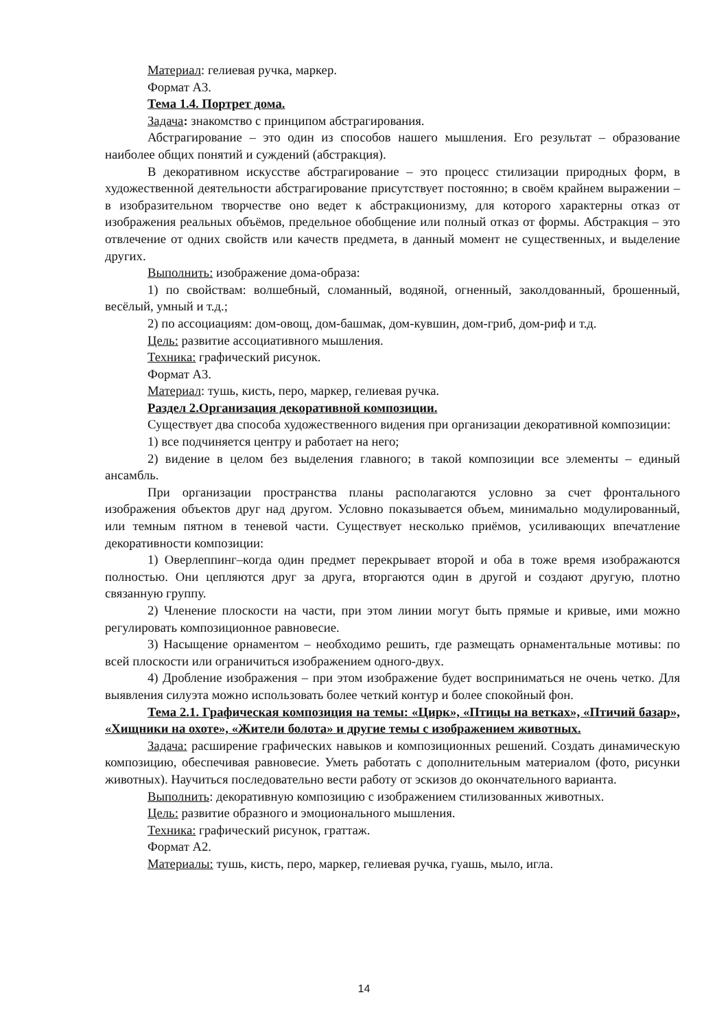Материал: гелиевая ручка, маркер.
Формат А3.
Тема 1.4. Портрет дома.
Задача: знакомство с принципом абстрагирования.
Абстрагирование – это один из способов нашего мышления. Его результат – образование наиболее общих понятий и суждений (абстракция).
В декоративном искусстве абстрагирование – это процесс стилизации природных форм, в художественной деятельности абстрагирование присутствует постоянно; в своём крайнем выражении – в изобразительном творчестве оно ведет к абстракционизму, для которого характерны отказ от изображения реальных объёмов, предельное обобщение или полный отказ от формы. Абстракция – это отвлечение от одних свойств или качеств предмета, в данный момент не существенных, и выделение других.
Выполнить: изображение дома-образа:
1) по свойствам: волшебный, сломанный, водяной, огненный, заколдованный, брошенный, весёлый, умный и т.д.;
2) по ассоциациям: дом-овощ, дом-башмак, дом-кувшин, дом-гриб, дом-риф и т.д.
Цель: развитие ассоциативного мышления.
Техника: графический рисунок.
Формат А3.
Материал: тушь, кисть, перо, маркер, гелиевая ручка.
Раздел 2.Организация декоративной композиции.
Существует два способа художественного видения при организации декоративной композиции:
1) все подчиняется центру и работает на него;
2) видение в целом без выделения главного; в такой композиции все элементы – единый ансамбль.
При организации пространства планы располагаются условно за счет фронтального изображения объектов друг над другом. Условно показывается объем, минимально модулированный, или темным пятном в теневой части. Существует несколько приёмов, усиливающих впечатление декоративности композиции:
1) Оверлеппинг–когда один предмет перекрывает второй и оба в тоже время изображаются полностью. Они цепляются друг за друга, вторгаются один в другой и создают другую, плотно связанную группу.
2) Членение плоскости на части, при этом линии могут быть прямые и кривые, ими можно регулировать композиционное равновесие.
3) Насыщение орнаментом – необходимо решить, где размещать орнаментальные мотивы: по всей плоскости или ограничиться изображением одного-двух.
4) Дробление изображения – при этом изображение будет восприниматься не очень четко. Для выявления силуэта можно использовать более четкий контур и более спокойный фон.
Тема 2.1. Графическая композиция на темы: «Цирк», «Птицы на ветках», «Птичий базар», «Хищники на охоте», «Жители болота» и другие темы с изображением животных.
Задача: расширение графических навыков и композиционных решений. Создать динамическую композицию, обеспечивая равновесие. Уметь работать с дополнительным материалом (фото, рисунки животных). Научиться последовательно вести работу от эскизов до окончательного варианта.
Выполнить: декоративную композицию с изображением стилизованных животных.
Цель: развитие образного и эмоционального мышления.
Техника: графический рисунок, граттаж.
Формат А2.
Материалы: тушь, кисть, перо, маркер, гелиевая ручка, гуашь, мыло, игла.
14